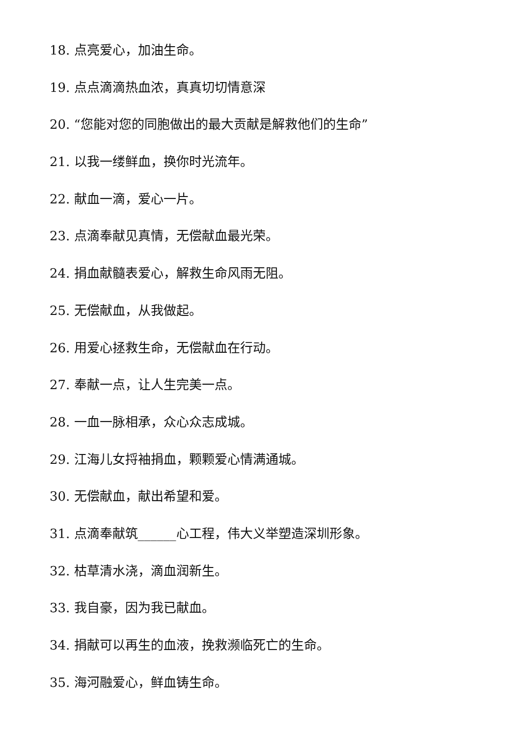18. 点亮爱心，加油生命。
19. 点点滴滴热血浓，真真切切情意深
20. “您能对您的同胞做出的最大贡献是解救他们的生命”
21. 以我一缕鲜血，换你时光流年。
22. 献血一滴，爱心一片。
23. 点滴奉献见真情，无偿献血最光荣。
24. 捐血献髓表爱心，解救生命风雨无阻。
25. 无偿献血，从我做起。
26. 用爱心拯救生命，无偿献血在行动。
27. 奉献一点，让人生完美一点。
28. 一血一脉相承，众心众志成城。
29. 江海儿女捋袖捐血，颗颗爱心情满通城。
30. 无偿献血，献出希望和爱。
31. 点滴奉献筑______心工程，伟大义举塑造深圳形象。
32. 枯草清水浇，滴血润新生。
33. 我自豪，因为我已献血。
34. 捐献可以再生的血液，挽救濒临死亡的生命。
35. 海河融爱心，鲜血铸生命。